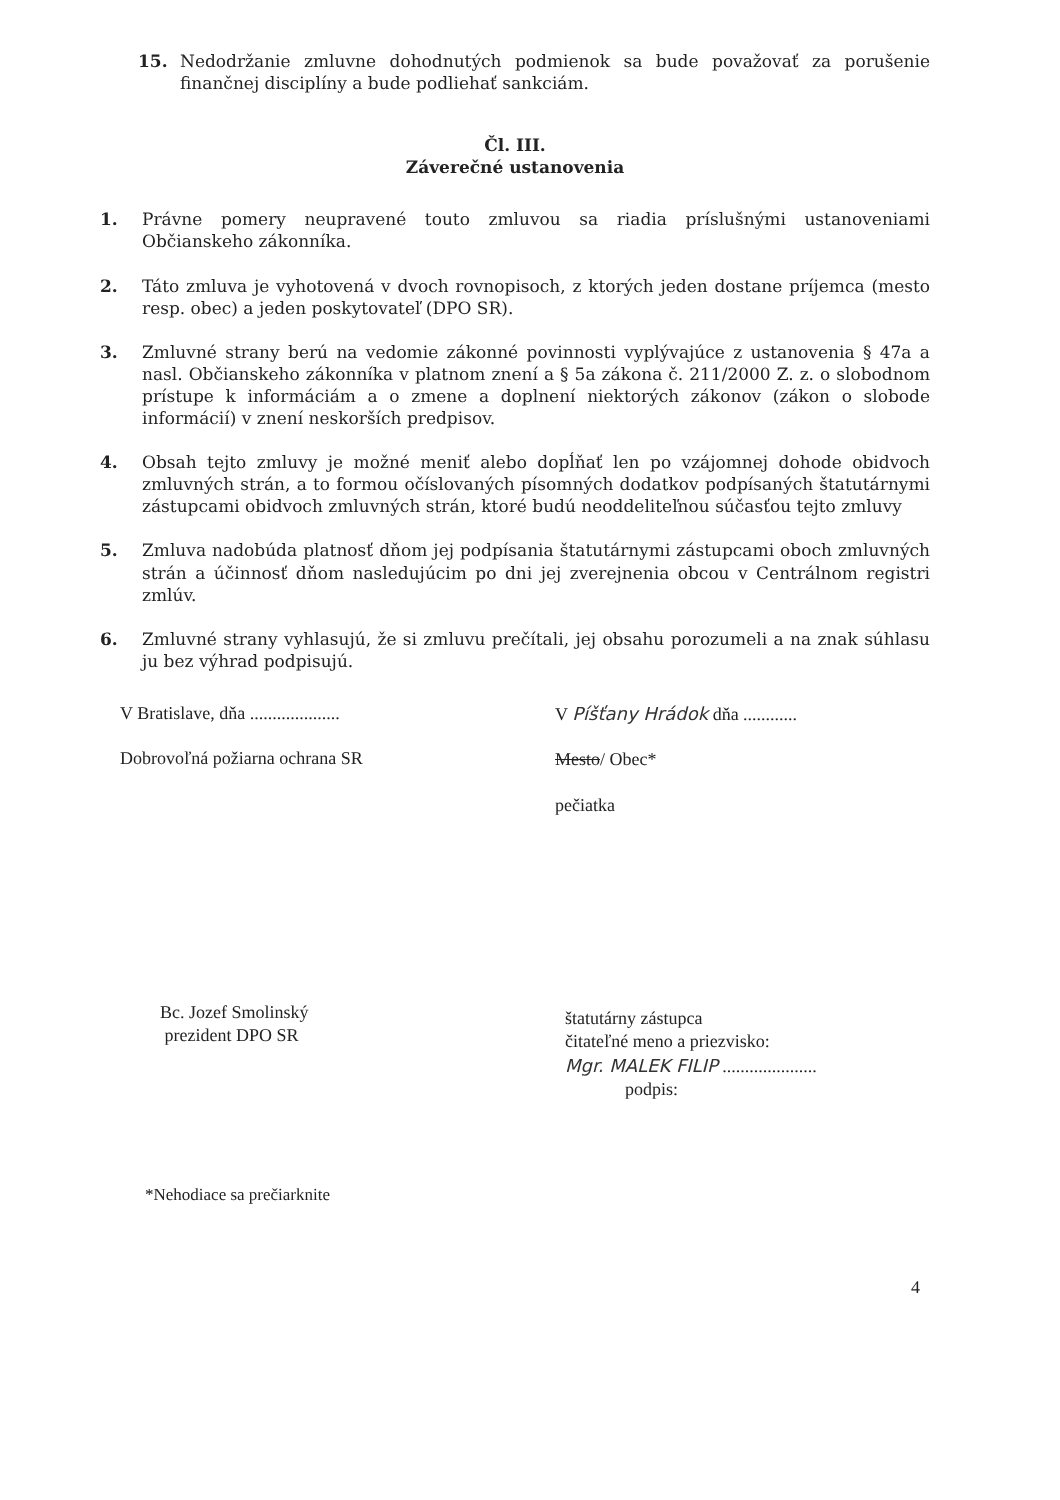15. Nedodržanie zmluvne dohodnutých podmienok sa bude považovať za porušenie finančnej disciplíny a bude podliehať sankciám.
Čl. III.
Záverečné ustanovenia
1. Právne pomery neupravené touto zmluvou sa riadia príslušnými ustanoveniami Občianskeho zákonníka.
2. Táto zmluva je vyhotovená v dvoch rovnopisoch, z ktorých jeden dostane príjemca (mesto resp. obec) a jeden poskytovateľ (DPO SR).
3. Zmluvné strany berú na vedomie zákonné povinnosti vyplývajúce z ustanovenia § 47a a nasl. Občianskeho zákonníka v platnom znení a § 5a zákona č. 211/2000 Z. z. o slobodnom prístupe k informáciám a o zmene a doplnení niektorých zákonov (zákon o slobode informácií) v znení neskorších predpisov.
4. Obsah tejto zmluvy je možné meniť alebo dopĺňať len po vzájomnej dohode obidvoch zmluvných strán, a to formou očíslovaných písomných dodatkov podpísaných štatutárnymi zástupcami obidvoch zmluvných strán, ktoré budú neoddeliteľnou súčasťou tejto zmluvy
5. Zmluva nadobúda platnosť dňom jej podpísania štatutárnymi zástupcami oboch zmluvných strán a účinnosť dňom nasledujúcim po dni jej zverejnenia obcou v Centrálnom registri zmlúv.
6. Zmluvné strany vyhlasujú, že si zmluvu prečítali, jej obsahu porozumeli a na znak súhlasu ju bez výhrad podpisujú.
V Bratislave, dňa ....................
Dobrovoľná požiarna ochrana SR
Bc. Jozef Smolinský
prezident DPO SR
V Píšťany Hrádok dňa ............
Mesto/ Obec*
pečiatka
štatutárny zástupca
čitateľné meno a priezvisko:
Mgr. MALEK FILIP .....................
podpis:
*Nehodiace sa prečiarknite
4